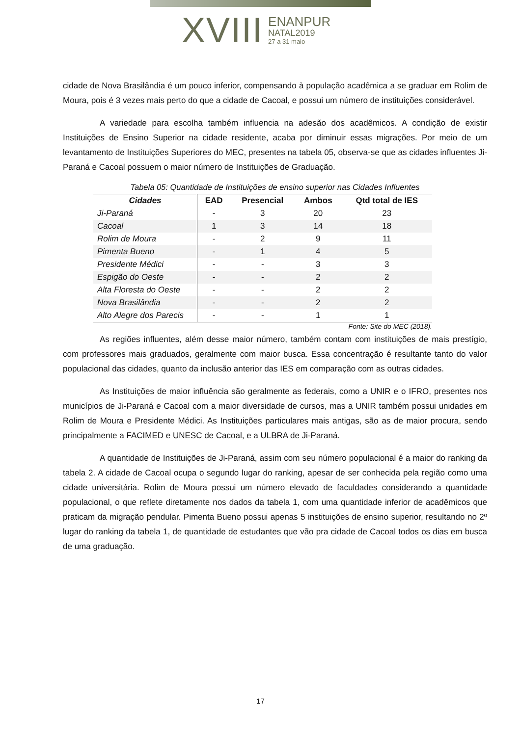XVIII
ENANPUR
NATAL2019
27 a 31 maio
cidade de Nova Brasilândia é um pouco inferior, compensando à população acadêmica a se graduar em Rolim de Moura, pois é 3 vezes mais perto do que a cidade de Cacoal, e possui um número de instituições considerável.
A variedade para escolha também influencia na adesão dos acadêmicos. A condição de existir Instituições de Ensino Superior na cidade residente, acaba por diminuir essas migrações. Por meio de um levantamento de Instituições Superiores do MEC, presentes na tabela 05, observa-se que as cidades influentes Ji-Paraná e Cacoal possuem o maior número de Instituições de Graduação.
Tabela 05: Quantidade de Instituições de ensino superior nas Cidades Influentes
| Cidades | EAD | Presencial | Ambos | Qtd total de IES |
| --- | --- | --- | --- | --- |
| Ji-Paraná | - | 3 | 20 | 23 |
| Cacoal | 1 | 3 | 14 | 18 |
| Rolim de Moura | - | 2 | 9 | 11 |
| Pimenta Bueno | - | 1 | 4 | 5 |
| Presidente Médici | - | - | 3 | 3 |
| Espigão do Oeste | - | - | 2 | 2 |
| Alta Floresta do Oeste | - | - | 2 | 2 |
| Nova Brasilândia | - | - | 2 | 2 |
| Alto Alegre dos Parecis | - | - | 1 | 1 |
Fonte: Site do MEC (2018).
As regiões influentes, além desse maior número, também contam com instituições de mais prestígio, com professores mais graduados, geralmente com maior busca. Essa concentração é resultante tanto do valor populacional das cidades, quanto da inclusão anterior das IES em comparação com as outras cidades.
As Instituições de maior influência são geralmente as federais, como a UNIR e o IFRO, presentes nos municípios de Ji-Paraná e Cacoal com a maior diversidade de cursos, mas a UNIR também possui unidades em Rolim de Moura e Presidente Médici. As Instituições particulares mais antigas, são as de maior procura, sendo principalmente a FACIMED e UNESC de Cacoal, e a ULBRA de Ji-Paraná.
A quantidade de Instituições de Ji-Paraná, assim com seu número populacional é a maior do ranking da tabela 2. A cidade de Cacoal ocupa o segundo lugar do ranking, apesar de ser conhecida pela região como uma cidade universitária. Rolim de Moura possui um número elevado de faculdades considerando a quantidade populacional, o que reflete diretamente nos dados da tabela 1, com uma quantidade inferior de acadêmicos que praticam da migração pendular. Pimenta Bueno possui apenas 5 instituições de ensino superior, resultando no 2º lugar do ranking da tabela 1, de quantidade de estudantes que vão pra cidade de Cacoal todos os dias em busca de uma graduação.
17